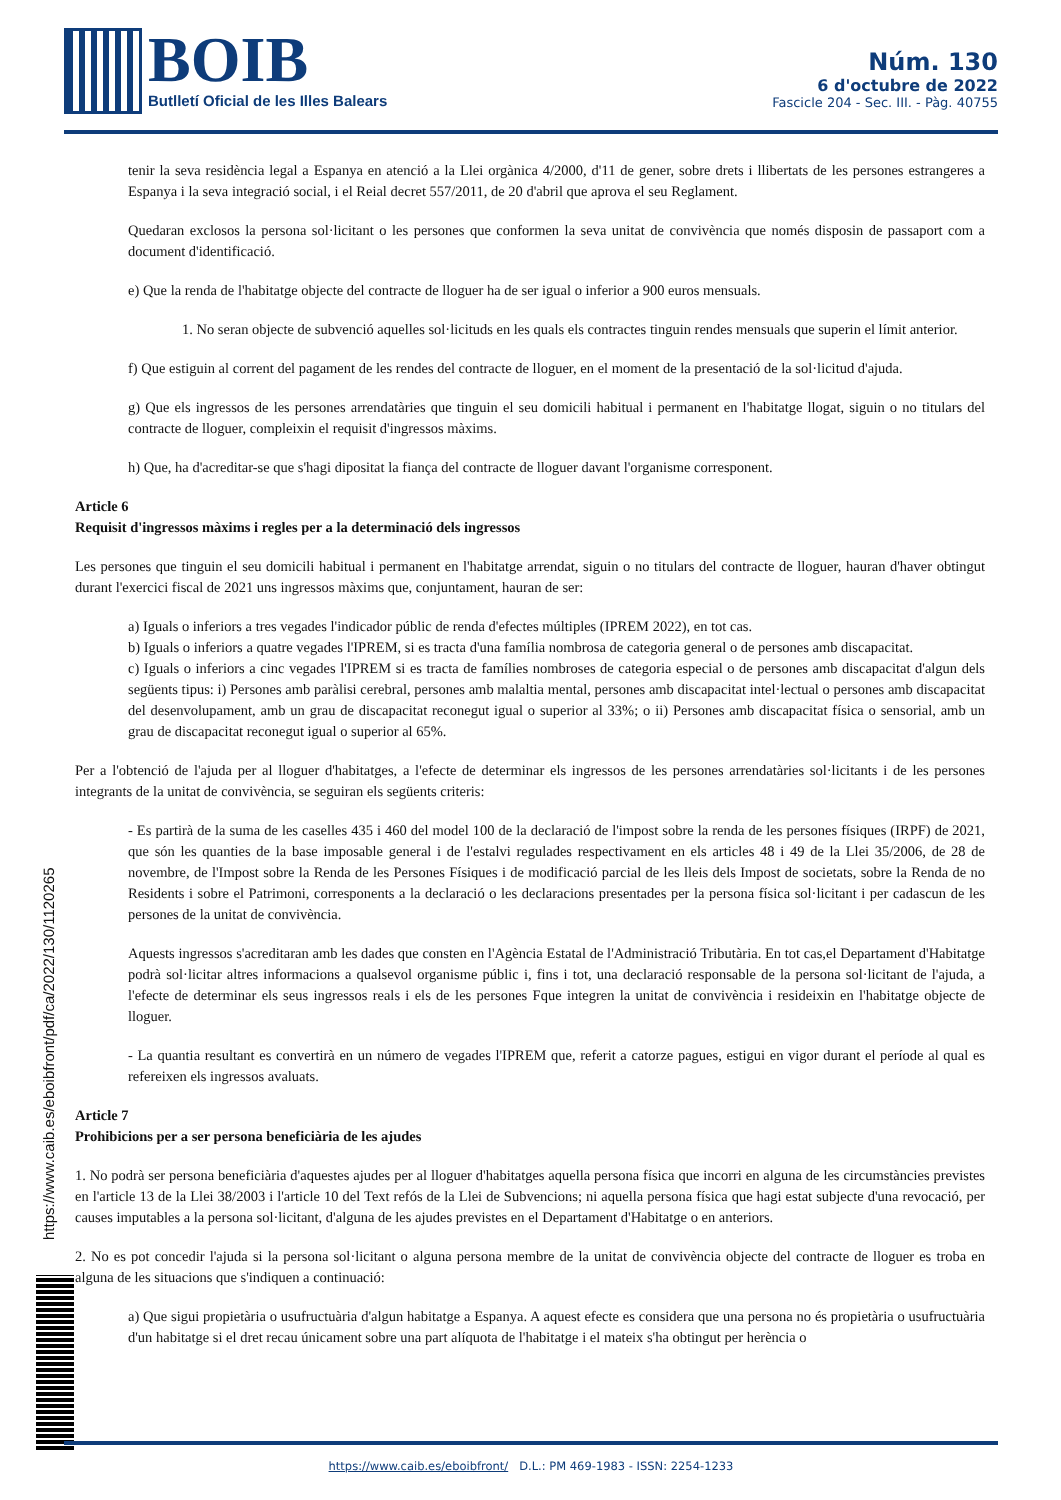BOIB
Butlletí Oficial de les Illes Balears
Núm. 130
6 d'octubre de 2022
Fascicle 204 - Sec. III. - Pàg. 40755
tenir la seva residència legal a Espanya en atenció a la Llei orgànica 4/2000, d'11 de gener, sobre drets i llibertats de les persones estrangeres a Espanya i la seva integració social, i el Reial decret 557/2011, de 20 d'abril que aprova el seu Reglament.
Quedaran exclosos la persona sol·licitant o les persones que conformen la seva unitat de convivència que només disposin de passaport com a document d'identificació.
e) Que la renda de l'habitatge objecte del contracte de lloguer ha de ser igual o inferior a 900 euros mensuals.
1. No seran objecte de subvenció aquelles sol·licituds en les quals els contractes tinguin rendes mensuals que superin el límit anterior.
f) Que estiguin al corrent del pagament de les rendes del contracte de lloguer, en el moment de la presentació de la sol·licitud d'ajuda.
g) Que els ingressos de les persones arrendatàries que tinguin el seu domicili habitual i permanent en l'habitatge llogat, siguin o no titulars del contracte de lloguer, compleixin el requisit d'ingressos màxims.
h) Que, ha d'acreditar-se que s'hagi dipositat la fiança del contracte de lloguer davant l'organisme corresponent.
Article 6
Requisit d'ingressos màxims i regles per a la determinació dels ingressos
Les persones que tinguin el seu domicili habitual i permanent en l'habitatge arrendat, siguin o no titulars del contracte de lloguer, hauran d'haver obtingut durant l'exercici fiscal de 2021 uns ingressos màxims que, conjuntament, hauran de ser:
a) Iguals o inferiors a tres vegades l'indicador públic de renda d'efectes múltiples (IPREM 2022), en tot cas.
b) Iguals o inferiors a quatre vegades l'IPREM, si es tracta d'una família nombrosa de categoria general o de persones amb discapacitat.
c) Iguals o inferiors a cinc vegades l'IPREM si es tracta de famílies nombroses de categoria especial o de persones amb discapacitat d'algun dels següents tipus: i) Persones amb paràlisi cerebral, persones amb malaltia mental, persones amb discapacitat intel·lectual o persones amb discapacitat del desenvolupament, amb un grau de discapacitat reconegut igual o superior al 33%; o ii) Persones amb discapacitat física o sensorial, amb un grau de discapacitat reconegut igual o superior al 65%.
Per a l'obtenció de l'ajuda per al lloguer d'habitatges, a l'efecte de determinar els ingressos de les persones arrendatàries sol·licitants i de les persones integrants de la unitat de convivència, se seguiran els següents criteris:
- Es partirà de la suma de les caselles 435 i 460 del model 100 de la declaració de l'impost sobre la renda de les persones físiques (IRPF) de 2021, que són les quanties de la base imposable general i de l'estalvi regulades respectivament en els articles 48 i 49 de la Llei 35/2006, de 28 de novembre, de l'Impost sobre la Renda de les Persones Físiques i de modificació parcial de les lleis dels Impost de societats, sobre la Renda de no Residents i sobre el Patrimoni, corresponents a la declaració o les declaracions presentades per la persona física sol·licitant i per cadascun de les persones de la unitat de convivència.
Aquests ingressos s'acreditaran amb les dades que consten en l'Agència Estatal de l'Administració Tributària. En tot cas,el Departament d'Habitatge podrà sol·licitar altres informacions a qualsevol organisme públic i, fins i tot, una declaració responsable de la persona sol·licitant de l'ajuda, a l'efecte de determinar els seus ingressos reals i els de les persones Fque integren la unitat de convivència i resideixin en l'habitatge objecte de lloguer.
- La quantia resultant es convertirà en un número de vegades l'IPREM que, referit a catorze pagues, estigui en vigor durant el període al qual es refereixen els ingressos avaluats.
Article 7
Prohibicions per a ser persona beneficiària de les ajudes
1. No podrà ser persona beneficiària d'aquestes ajudes per al lloguer d'habitatges aquella persona física que incorri en alguna de les circumstàncies previstes en l'article 13 de la Llei 38/2003 i l'article 10 del Text refós de la Llei de Subvencions; ni aquella persona física que hagi estat subjecte d'una revocació, per causes imputables a la persona sol·licitant, d'alguna de les ajudes previstes en el Departament d'Habitatge o en anteriors.
2. No es pot concedir l'ajuda si la persona sol·licitant o alguna persona membre de la unitat de convivència objecte del contracte de lloguer es troba en alguna de les situacions que s'indiquen a continuació:
a) Que sigui propietària o usufructuària d'algun habitatge a Espanya. A aquest efecte es considera que una persona no és propietària o usufructuària d'un habitatge si el dret recau únicament sobre una part alíquota de l'habitatge i el mateix s'ha obtingut per herència o
https://www.caib.es/eboibfront/pdf/ca/2022/130/1120265
https://www.caib.es/eboibfront/ D.L.: PM 469-1983 - ISSN: 2254-1233